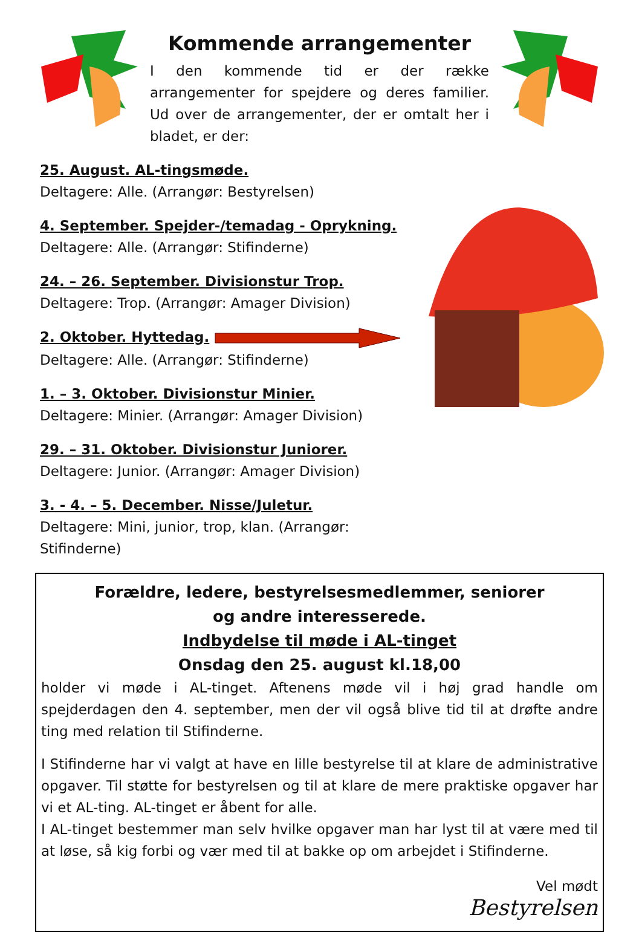Kommende arrangementer
I den kommende tid er der række arrangementer for spejdere og deres familier. Ud over de arrangementer, der er omtalt her i bladet, er der:
25. August. AL-tingsmøde.
Deltagere: Alle. (Arrangør: Bestyrelsen)
4. September. Spejder-/temadag - Oprykning.
Deltagere: Alle. (Arrangør: Stifinderne)
24. – 26. September. Divisionstur Trop.
Deltagere: Trop. (Arrangør: Amager Division)
2. Oktober. Hyttedag.
Deltagere: Alle. (Arrangør: Stifinderne)
1. – 3. Oktober. Divisionstur Minier.
Deltagere: Minier. (Arrangør: Amager Division)
29. – 31. Oktober. Divisionstur Juniorer.
Deltagere: Junior. (Arrangør: Amager Division)
3. - 4. – 5. December. Nisse/Juletur.
Deltagere: Mini, junior, trop, klan. (Arrangør: Stifinderne)
Forældre, ledere, bestyrelsesmedlemmer, seniorer
og andre interesserede.
Indbydelse til møde i AL-tinget
Onsdag den 25. august kl.18,00
holder vi møde i AL-tinget. Aftenens møde vil i høj grad handle om spejderdagen den 4. september, men der vil også blive tid til at drøfte andre ting med relation til Stifinderne.
I Stifinderne har vi valgt at have en lille bestyrelse til at klare de administrative opgaver. Til støtte for bestyrelsen og til at klare de mere praktiske opgaver har vi et AL-ting. AL-tinget er åbent for alle.
I AL-tinget bestemmer man selv hvilke opgaver man har lyst til at være med til at løse, så kig forbi og vær med til at bakke op om arbejdet i Stifinderne.
Vel mødt
Bestyrelsen